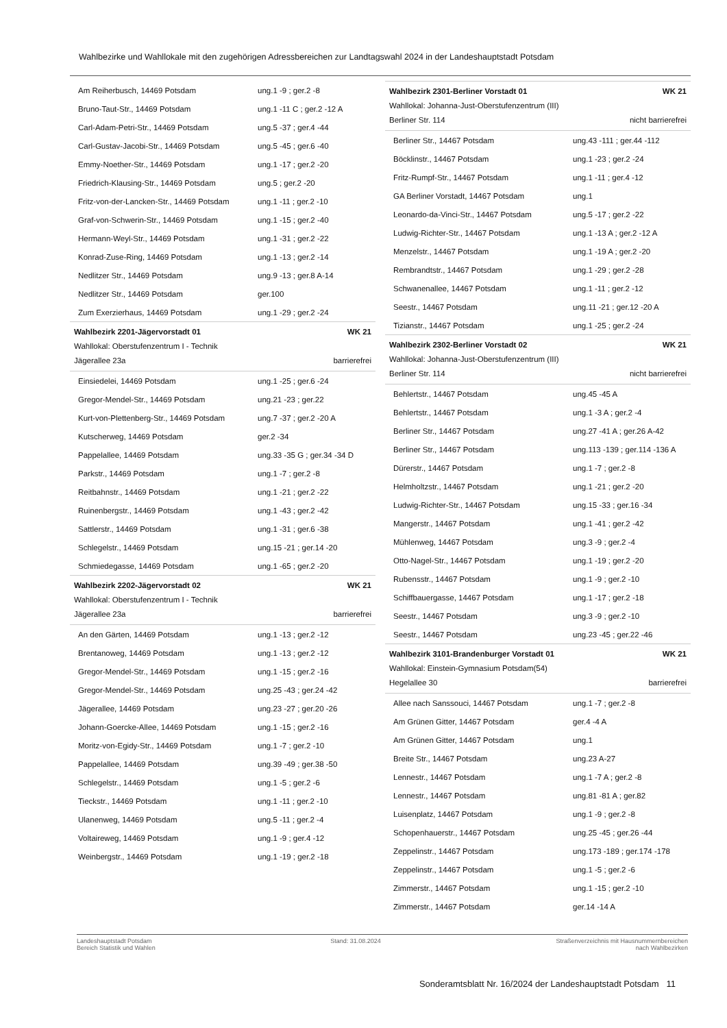Wahlbezirke und Wahllokale mit den zugehörigen Adressbereichen zur Landtagswahl 2024 in der Landeshauptstadt Potsdam
| Am Reiherbusch, 14469 Potsdam | ung.1 -9 ; ger.2 -8 |
| Bruno-Taut-Str., 14469 Potsdam | ung.1 -11 C ; ger.2 -12 A |
| Carl-Adam-Petri-Str., 14469 Potsdam | ung.5 -37 ; ger.4 -44 |
| Carl-Gustav-Jacobi-Str., 14469 Potsdam | ung.5 -45 ; ger.6 -40 |
| Emmy-Noether-Str., 14469 Potsdam | ung.1 -17 ; ger.2 -20 |
| Friedrich-Klausing-Str., 14469 Potsdam | ung.5 ; ger.2 -20 |
| Fritz-von-der-Lancken-Str., 14469 Potsdam | ung.1 -11 ; ger.2 -10 |
| Graf-von-Schwerin-Str., 14469 Potsdam | ung.1 -15 ; ger.2 -40 |
| Hermann-Weyl-Str., 14469 Potsdam | ung.1 -31 ; ger.2 -22 |
| Konrad-Zuse-Ring, 14469 Potsdam | ung.1 -13 ; ger.2 -14 |
| Nedlitzer Str., 14469 Potsdam | ung.9 -13 ; ger.8 A-14 |
| Nedlitzer Str., 14469 Potsdam | ger.100 |
| Zum Exerzierhaus, 14469 Potsdam | ung.1 -29 ; ger.2 -24 |
Wahlbezirk 2201-Jägervorstadt 01 WK 21
Wahllokal: Oberstufenzentrum I - Technik
Jägerallee 23a barrierefrei
| Einsiedelei, 14469 Potsdam | ung.1 -25 ; ger.6 -24 |
| Gregor-Mendel-Str., 14469 Potsdam | ung.21 -23 ; ger.22 |
| Kurt-von-Plettenberg-Str., 14469 Potsdam | ung.7 -37 ; ger.2 -20 A |
| Kutscherweg, 14469 Potsdam | ger.2 -34 |
| Pappelallee, 14469 Potsdam | ung.33 -35 G ; ger.34 -34 D |
| Parkstr., 14469 Potsdam | ung.1 -7 ; ger.2 -8 |
| Reitbahnstr., 14469 Potsdam | ung.1 -21 ; ger.2 -22 |
| Ruinenbergstr., 14469 Potsdam | ung.1 -43 ; ger.2 -42 |
| Sattlerstr., 14469 Potsdam | ung.1 -31 ; ger.6 -38 |
| Schlegelstr., 14469 Potsdam | ung.15 -21 ; ger.14 -20 |
| Schmiedegasse, 14469 Potsdam | ung.1 -65 ; ger.2 -20 |
Wahlbezirk 2202-Jägervorstadt 02 WK 21
Wahllokal: Oberstufenzentrum I - Technik
Jägerallee 23a barrierefrei
| An den Gärten, 14469 Potsdam | ung.1 -13 ; ger.2 -12 |
| Brentanoweg, 14469 Potsdam | ung.1 -13 ; ger.2 -12 |
| Gregor-Mendel-Str., 14469 Potsdam | ung.1 -15 ; ger.2 -16 |
| Gregor-Mendel-Str., 14469 Potsdam | ung.25 -43 ; ger.24 -42 |
| Jägerallee, 14469 Potsdam | ung.23 -27 ; ger.20 -26 |
| Johann-Goercke-Allee, 14469 Potsdam | ung.1 -15 ; ger.2 -16 |
| Moritz-von-Egidy-Str., 14469 Potsdam | ung.1 -7 ; ger.2 -10 |
| Pappelallee, 14469 Potsdam | ung.39 -49 ; ger.38 -50 |
| Schlegelstr., 14469 Potsdam | ung.1 -5 ; ger.2 -6 |
| Tieckstr., 14469 Potsdam | ung.1 -11 ; ger.2 -10 |
| Ulanenweg, 14469 Potsdam | ung.5 -11 ; ger.2 -4 |
| Voltaireweg, 14469 Potsdam | ung.1 -9 ; ger.4 -12 |
| Weinbergstr., 14469 Potsdam | ung.1 -19 ; ger.2 -18 |
Wahlbezirk 2301-Berliner Vorstadt 01 WK 21
Wahllokal: Johanna-Just-Oberstufenzentrum (III)
Berliner Str. 114 nicht barrierefrei
| Berliner Str., 14467 Potsdam | ung.43 -111 ; ger.44 -112 |
| Böcklinstr., 14467 Potsdam | ung.1 -23 ; ger.2 -24 |
| Fritz-Rumpf-Str., 14467 Potsdam | ung.1 -11 ; ger.4 -12 |
| GA Berliner Vorstadt, 14467 Potsdam | ung.1 |
| Leonardo-da-Vinci-Str., 14467 Potsdam | ung.5 -17 ; ger.2 -22 |
| Ludwig-Richter-Str., 14467 Potsdam | ung.1 -13 A ; ger.2 -12 A |
| Menzelstr., 14467 Potsdam | ung.1 -19 A ; ger.2 -20 |
| Rembrandtstr., 14467 Potsdam | ung.1 -29 ; ger.2 -28 |
| Schwanenallee, 14467 Potsdam | ung.1 -11 ; ger.2 -12 |
| Seestr., 14467 Potsdam | ung.11 -21 ; ger.12 -20 A |
| Tizianstr., 14467 Potsdam | ung.1 -25 ; ger.2 -24 |
Wahlbezirk 2302-Berliner Vorstadt 02 WK 21
Wahllokal: Johanna-Just-Oberstufenzentrum (III)
Berliner Str. 114 nicht barrierefrei
| Behlertstr., 14467 Potsdam | ung.45 -45 A |
| Behlertstr., 14467 Potsdam | ung.1 -3 A ; ger.2 -4 |
| Berliner Str., 14467 Potsdam | ung.27 -41 A ; ger.26 A-42 |
| Berliner Str., 14467 Potsdam | ung.113 -139 ; ger.114 -136 A |
| Dürerstr., 14467 Potsdam | ung.1 -7 ; ger.2 -8 |
| Helmholtzstr., 14467 Potsdam | ung.1 -21 ; ger.2 -20 |
| Ludwig-Richter-Str., 14467 Potsdam | ung.15 -33 ; ger.16 -34 |
| Mangerstr., 14467 Potsdam | ung.1 -41 ; ger.2 -42 |
| Mühlenweg, 14467 Potsdam | ung.3 -9 ; ger.2 -4 |
| Otto-Nagel-Str., 14467 Potsdam | ung.1 -19 ; ger.2 -20 |
| Rubensstr., 14467 Potsdam | ung.1 -9 ; ger.2 -10 |
| Schiffbauergasse, 14467 Potsdam | ung.1 -17 ; ger.2 -18 |
| Seestr., 14467 Potsdam | ung.3 -9 ; ger.2 -10 |
| Seestr., 14467 Potsdam | ung.23 -45 ; ger.22 -46 |
Wahlbezirk 3101-Brandenburger Vorstadt 01 WK 21
Wahllokal: Einstein-Gymnasium Potsdam(54)
Hegelallee 30 barrierefrei
| Allee nach Sanssouci, 14467 Potsdam | ung.1 -7 ; ger.2 -8 |
| Am Grünen Gitter, 14467 Potsdam | ger.4 -4 A |
| Am Grünen Gitter, 14467 Potsdam | ung.1 |
| Breite Str., 14467 Potsdam | ung.23 A-27 |
| Lennestr., 14467 Potsdam | ung.1 -7 A ; ger.2 -8 |
| Lennestr., 14467 Potsdam | ung.81 -81 A ; ger.82 |
| Luisenplatz, 14467 Potsdam | ung.1 -9 ; ger.2 -8 |
| Schopenhauerstr., 14467 Potsdam | ung.25 -45 ; ger.26 -44 |
| Zeppelinstr., 14467 Potsdam | ung.173 -189 ; ger.174 -178 |
| Zeppelinstr., 14467 Potsdam | ung.1 -5 ; ger.2 -6 |
| Zimmerstr., 14467 Potsdam | ung.1 -15 ; ger.2 -10 |
| Zimmerstr., 14467 Potsdam | ger.14 -14 A |
Landeshauptstadt Potsdam
Bereich Statistik und Wahlen
Stand: 31.08.2024 Straßenverzeichnis mit Hausnummernbereichen
nach Wahlbezirken
Sonderamtsblatt Nr. 16/2024 der Landeshauptstadt Potsdam 11